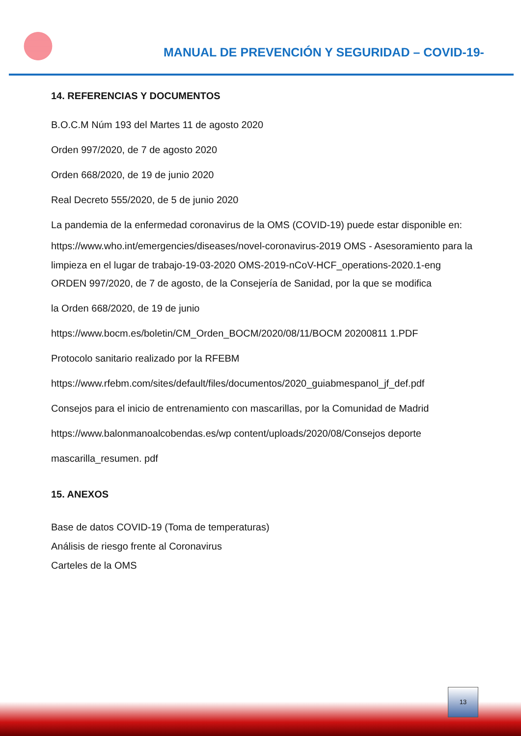MANUAL DE PREVENCIÓN Y SEGURIDAD – COVID-19-
14. REFERENCIAS Y DOCUMENTOS
B.O.C.M Núm 193 del Martes 11 de agosto 2020
Orden 997/2020, de 7 de agosto 2020
Orden 668/2020, de 19 de junio 2020
Real Decreto 555/2020, de 5 de junio 2020
La pandemia de la enfermedad coronavirus de la OMS (COVID-19) puede estar disponible en:
https://www.who.int/emergencies/diseases/novel-coronavirus-2019 OMS - Asesoramiento para la limpieza en el lugar de trabajo-19-03-2020 OMS-2019-nCoV-HCF_operations-2020.1-eng
ORDEN 997/2020, de 7 de agosto, de la Consejería de Sanidad, por la que se modifica
la Orden 668/2020, de 19 de junio
https://www.bocm.es/boletin/CM_Orden_BOCM/2020/08/11/BOCM 20200811 1.PDF
Protocolo sanitario realizado por la RFEBM
https://www.rfebm.com/sites/default/files/documentos/2020_guiabmespanol_jf_def.pdf
Consejos para el inicio de entrenamiento con mascarillas, por la Comunidad de Madrid
https://www.balonmanoalcobendas.es/wp content/uploads/2020/08/Consejos deporte
mascarilla_resumen. pdf
15. ANEXOS
Base de datos COVID-19 (Toma de temperaturas)
Análisis de riesgo frente al Coronavirus
Carteles de la OMS
13